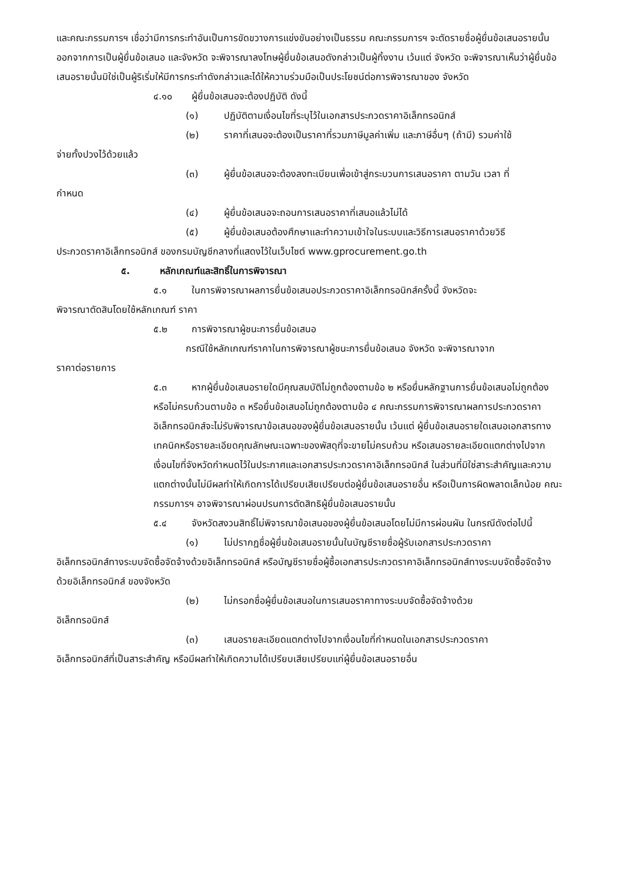และคณะกรรมการฯ เชื่อว่ามีการกระทำอันเป็นการขัดขวางการแข่งขันอย่างเป็นธรรม คณะกรรมการฯ จะตัดรายชื่อผู้ยื่นข้อเสนอรายนั้นออกจากการเป็นผู้ยื่นข้อเสนอ และจังหวัด จะพิจารณาลงโทษผู้ยื่นข้อเสนอดังกล่าวเป็นผู้ทิ้งงาน เว้นแต่ จังหวัด จะพิจารณาเห็นว่าผู้ยื่นข้อเสนอรายนั้นมิใช่เป็นผู้ริเริ่มให้มีการกระทำดังกล่าวและได้ให้ความร่วมมือเป็นประโยชน์ต่อการพิจารณาของ จังหวัด
๔.๑๐ ผู้ยื่นข้อเสนอจะต้องปฏิบัติ ดังนี้
(๑) ปฏิบัติตามเงื่อนไขที่ระบุไว้ในเอกสารประกวดราคาอิเล็กทรอนิกส์
(๒) ราคาที่เสนอจะต้องเป็นราคาที่รวมภาษีมูลค่าเพิ่ม และภาษีอื่นๆ (ถ้ามี) รวมค่าใช้
จ่ายทั้งปวงไว้ด้วยแล้ว
(๓) ผู้ยื่นข้อเสนอจะต้องลงทะเบียนเพื่อเข้าสู่กระบวนการเสนอราคา ตามวัน เวลา ที่
กำหนด
(๔) ผู้ยื่นข้อเสนอจะถอนการเสนอราคาที่เสนอแล้วไม่ได้
(๕) ผู้ยื่นข้อเสนอต้องศึกษาและทำความเข้าใจในระบบและวิธีการเสนอราคาด้วยวิธี
ประกวดราคาอิเล็กทรอนิกส์ ของกรมบัญชีกลางที่แสดงไว้ในเว็บไซต์ www.gprocurement.go.th
๕. หลักเกณฑ์และสิทธิ์ในการพิจารณา
๕.๑ ในการพิจารณาผลการยื่นข้อเสนอประกวดราคาอิเล็กทรอนิกส์ครั้งนี้ จังหวัดจะ
พิจารณาตัดสินโดยใช้หลักเกณฑ์ ราคา
๕.๒ การพิจารณาผู้ชนะการยื่นข้อเสนอ
กรณีใช้หลักเกณฑ์ราคาในการพิจารณาผู้ชนะการยื่นข้อเสนอ จังหวัด จะพิจารณาจาก
ราคาต่อรายการ
๕.๓ หากผู้ยื่นข้อเสนอรายใดมีคุณสมบัติไม่ถูกต้องตามข้อ ๒ หรือยื่นหลักฐานการยื่นข้อเสนอไม่ถูกต้อง หรือไม่ครบถ้วนตามข้อ ๓ หรือยื่นข้อเสนอไม่ถูกต้องตามข้อ ๔ คณะกรรมการพิจารณาผลการประกวดราคาอิเล็กทรอนิกส์จะไม่รับพิจารณาข้อเสนอของผู้ยื่นข้อเสนอรายนั้น เว้นแต่ ผู้ยื่นข้อเสนอรายใดเสนอเอกสารทางเทคนิคหรือรายละเอียดคุณลักษณะเฉพาะของพัสดุที่จะขายไม่ครบถ้วน หรือเสนอรายละเอียดแตกต่างไปจากเงื่อนไขที่จังหวัดกำหนดไว้ในประกาศและเอกสารประกวดราคาอิเล็กทรอนิกส์ ในส่วนที่มิใช่สาระสำคัญและความแตกต่างนั้นไม่มีผลทำให้เกิดการได้เปรียบเสียเปรียบต่อผู้ยื่นข้อเสนอรายอื่น หรือเป็นการผิดพลาดเล็กน้อย คณะกรรมการฯ อาจพิจารณาผ่อนปรนการตัดสิทธิผู้ยื่นข้อเสนอรายนั้น
๕.๔ จังหวัดสงวนสิทธิ์ไม่พิจารณาข้อเสนอของผู้ยื่นข้อเสนอโดยไม่มีการผ่อนผัน ในกรณีดังต่อไปนี้
(๑) ไม่ปรากฏชื่อผู้ยื่นข้อเสนอรายนั้นในบัญชีรายชื่อผู้รับเอกสารประกวดราคา
อิเล็กทรอนิกส์ทางระบบจัดซื้อจัดจ้างด้วยอิเล็กทรอนิกส์ หรือบัญชีรายชื่อผู้ซื้อเอกสารประกวดราคาอิเล็กทรอนิกส์ทางระบบจัดซื้อจัดจ้างด้วยอิเล็กทรอนิกส์ ของจังหวัด
(๒) ไม่กรอกชื่อผู้ยื่นข้อเสนอในการเสนอราคาทางระบบจัดซื้อจัดจ้างด้วย
อิเล็กทรอนิกส์
(๓) เสนอรายละเอียดแตกต่างไปจากเงื่อนไขที่กำหนดในเอกสารประกวดราคา
อิเล็กทรอนิกส์ที่เป็นสาระสำคัญ หรือมีผลทำให้เกิดความได้เปรียบเสียเปรียบแก่ผู้ยื่นข้อเสนอรายอื่น